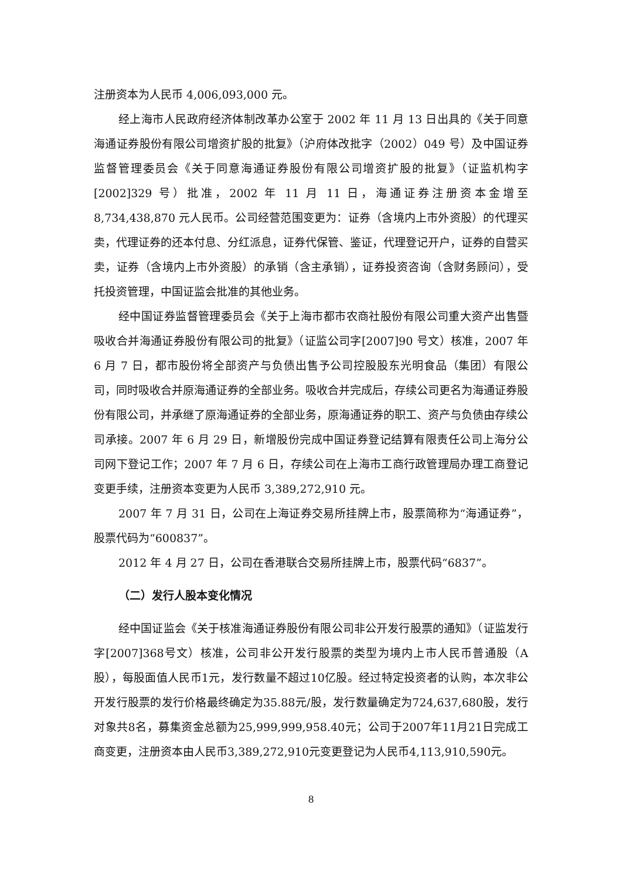注册资本为人民币 4,006,093,000 元。
经上海市人民政府经济体制改革办公室于 2002 年 11 月 13 日出具的《关于同意海通证券股份有限公司增资扩股的批复》（沪府体改批字（2002）049 号）及中国证券监督管理委员会《关于同意海通证券股份有限公司增资扩股的批复》（证监机构字[2002]329 号）批准，2002 年 11 月 11 日，海通证券注册资本金增至 8,734,438,870 元人民币。公司经营范围变更为：证券（含境内上市外资股）的代理买卖，代理证券的还本付息、分红派息，证券代保管、鉴证，代理登记开户，证券的自营买卖，证券（含境内上市外资股）的承销（含主承销），证券投资咨询（含财务顾问），受托投资管理，中国证监会批准的其他业务。
经中国证券监督管理委员会《关于上海市都市农商社股份有限公司重大资产出售暨吸收合并海通证券股份有限公司的批复》（证监公司字[2007]90 号文）核准，2007 年 6 月 7 日，都市股份将全部资产与负债出售予公司控股股东光明食品（集团）有限公司，同时吸收合并原海通证券的全部业务。吸收合并完成后，存续公司更名为海通证券股份有限公司，并承继了原海通证券的全部业务，原海通证券的职工、资产与负债由存续公司承接。2007 年 6 月 29 日，新增股份完成中国证券登记结算有限责任公司上海分公司网下登记工作；2007 年 7 月 6 日，存续公司在上海市工商行政管理局办理工商登记变更手续，注册资本变更为人民币 3,389,272,910 元。
2007 年 7 月 31 日，公司在上海证券交易所挂牌上市，股票简称为“海通证券”，股票代码为“600837”。
2012 年 4 月 27 日，公司在香港联合交易所挂牌上市，股票代码“6837”。
（二）发行人股本变化情况
经中国证监会《关于核准海通证券股份有限公司非公开发行股票的通知》（证监发行字[2007]368号文）核准，公司非公开发行股票的类型为境内上市人民币普通股（A股），每股面值人民币1元，发行数量不超过10亿股。经过特定投资者的认购，本次非公开发行股票的发行价格最终确定为35.88元/股，发行数量确定为724,637,680股，发行对象共8名，募集资金总额为25,999,999,958.40元；公司于2007年11月21日完成工商变更，注册资本由人民币3,389,272,910元变更登记为人民币4,113,910,590元。
8